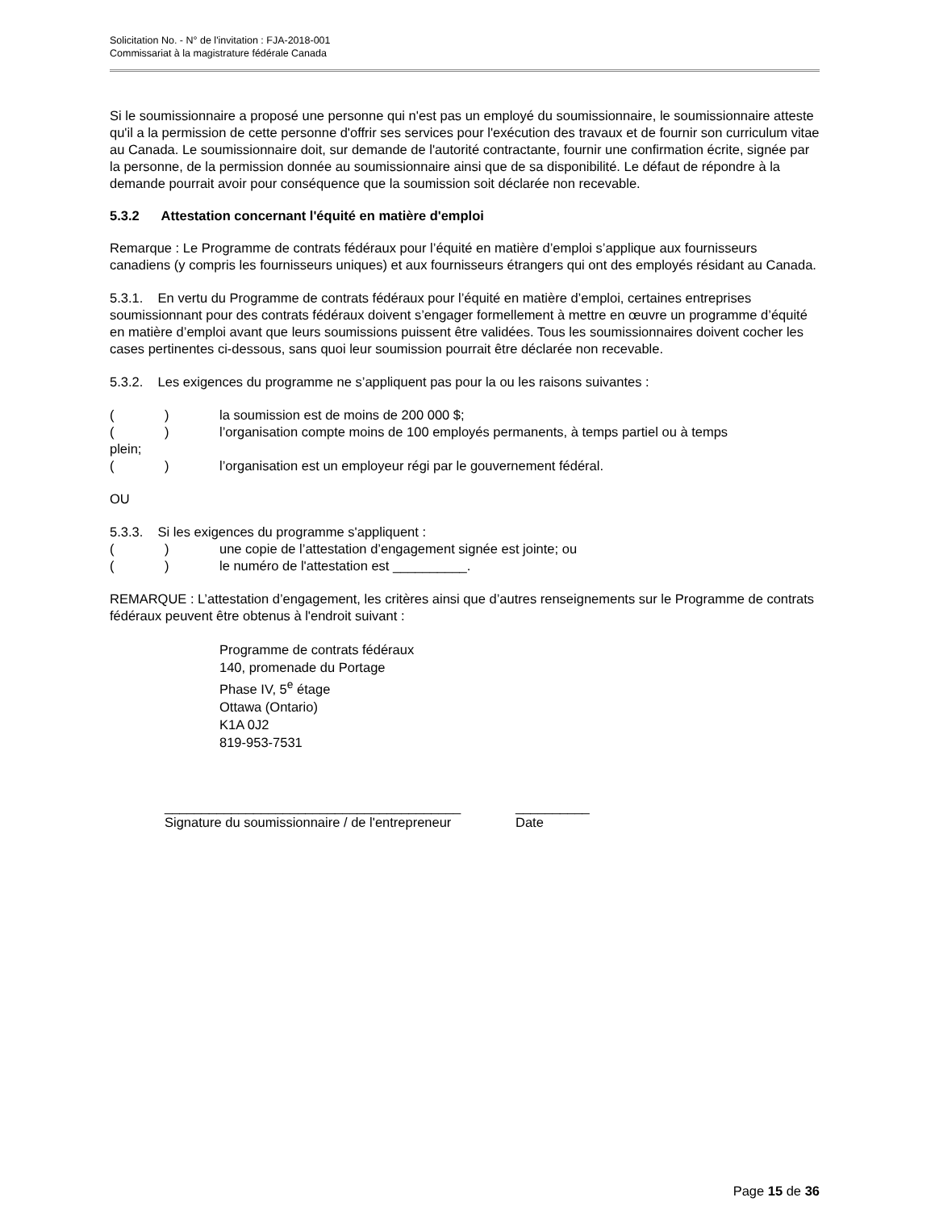Solicitation No. - N° de l'invitation : FJA-2018-001
Commissariat à la magistrature fédérale Canada
Si le soumissionnaire a proposé une personne qui n'est pas un employé du soumissionnaire, le soumissionnaire atteste qu'il a la permission de cette personne d'offrir ses services pour l'exécution des travaux et de fournir son curriculum vitae au Canada. Le soumissionnaire doit, sur demande de l'autorité contractante, fournir une confirmation écrite, signée par la personne, de la permission donnée au soumissionnaire ainsi que de sa disponibilité. Le défaut de répondre à la demande pourrait avoir pour conséquence que la soumission soit déclarée non recevable.
5.3.2 Attestation concernant l'équité en matière d'emploi
Remarque : Le Programme de contrats fédéraux pour l’équité en matière d’emploi s’applique aux fournisseurs canadiens (y compris les fournisseurs uniques) et aux fournisseurs étrangers qui ont des employés résidant au Canada.
5.3.1. En vertu du Programme de contrats fédéraux pour l’équité en matière d’emploi, certaines entreprises soumissionnant pour des contrats fédéraux doivent s’engager formellement à mettre en œuvre un programme d’équité en matière d’emploi avant que leurs soumissions puissent être validées. Tous les soumissionnaires doivent cocher les cases pertinentes ci-dessous, sans quoi leur soumission pourrait être déclarée non recevable.
5.3.2. Les exigences du programme ne s’appliquent pas pour la ou les raisons suivantes :
() la soumission est de moins de 200 000 $;
() l’organisation compte moins de 100 employés permanents, à temps partiel ou à temps
plein;
() l’organisation est un employeur régi par le gouvernement fédéral.
OU
5.3.3. Si les exigences du programme s'appliquent :
() une copie de l’attestation d’engagement signée est jointe; ou
() le numéro de l'attestation est __________.
REMARQUE : L’attestation d’engagement, les critères ainsi que d’autres renseignements sur le Programme de contrats fédéraux peuvent être obtenus à l'endroit suivant :
Programme de contrats fédéraux
140, promenade du Portage
Phase IV, 5<sup>e</sup> étage
Ottawa (Ontario)
K1A 0J2
819-953-7531
________________________________________
Signature du soumissionnaire / de l'entrepreneur
__________
Date
Page 15 de 36